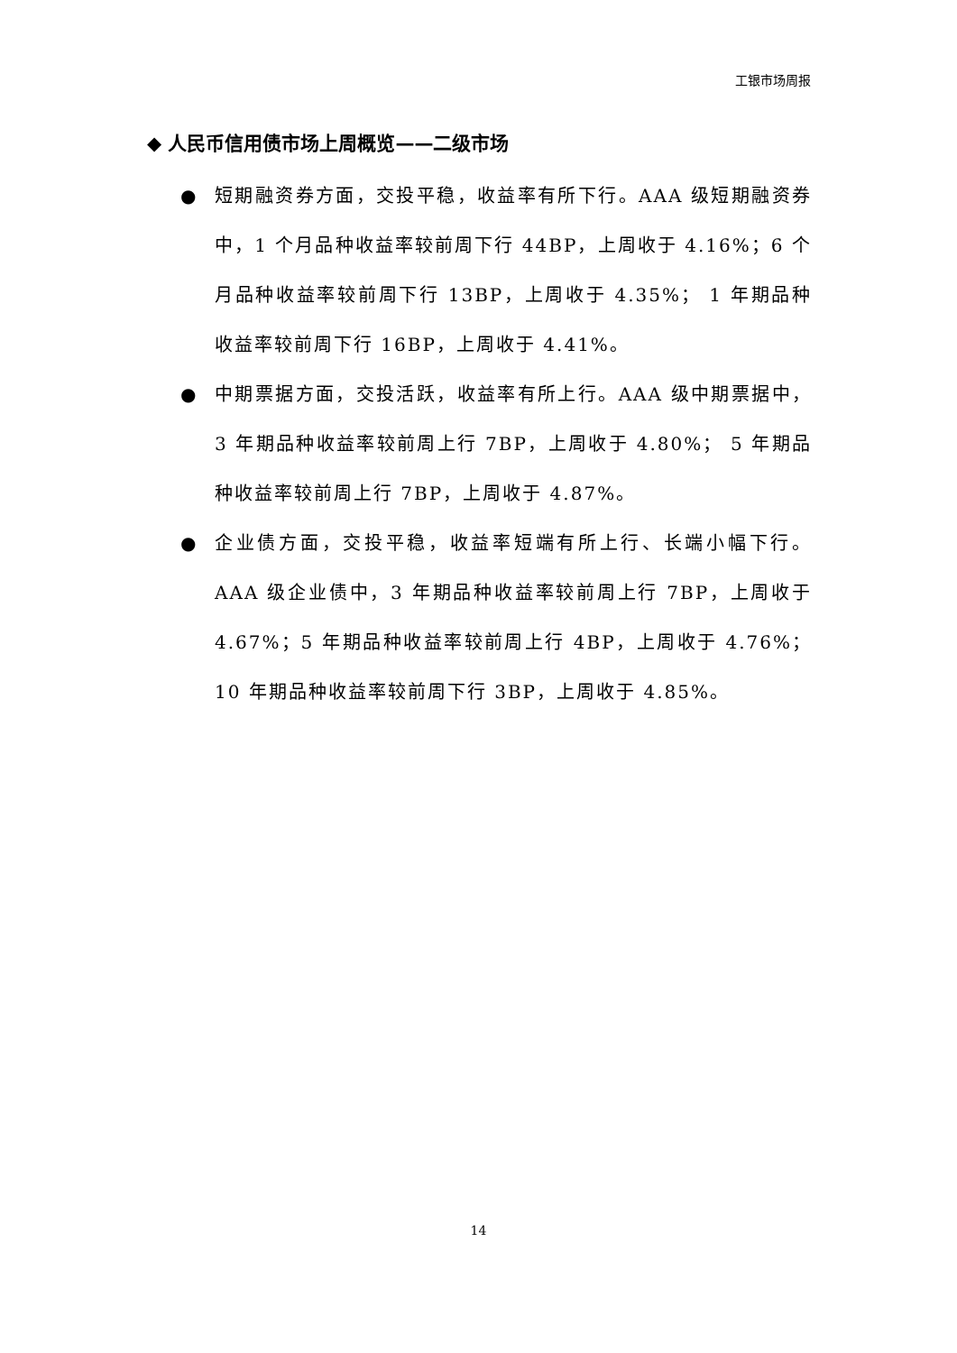工银市场周报
◆ 人民币信用债市场上周概览——二级市场
● 短期融资券方面，交投平稳，收益率有所下行。AAA 级短期融资券中，1 个月品种收益率较前周下行 44BP，上周收于 4.16%；6 个月品种收益率较前周下行 13BP，上周收于 4.35%； 1 年期品种收益率较前周下行 16BP，上周收于 4.41%。
● 中期票据方面，交投活跃，收益率有所上行。AAA 级中期票据中，3 年期品种收益率较前周上行 7BP，上周收于 4.80%； 5 年期品种收益率较前周上行 7BP，上周收于 4.87%。
● 企业债方面，交投平稳，收益率短端有所上行、长端小幅下行。AAA 级企业债中，3 年期品种收益率较前周上行 7BP，上周收于 4.67%；5 年期品种收益率较前周上行 4BP，上周收于 4.76%；10 年期品种收益率较前周下行 3BP，上周收于 4.85%。
14